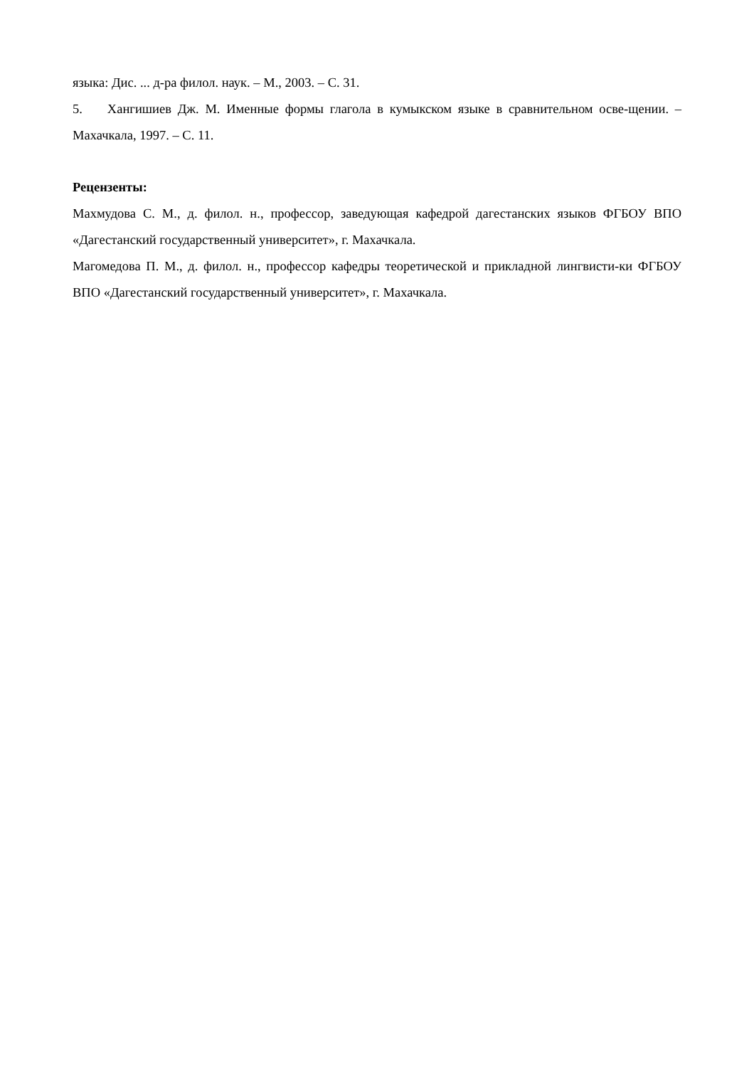языка: Дис. ... д-ра филол. наук. – М., 2003. – С. 31.
5. Хангишиев Дж. М. Именные формы глагола в кумыкском языке в сравнительном осве-щении. – Махачкала, 1997. – С. 11.
Рецензенты:
Махмудова С. М., д. филол. н., профессор, заведующая кафедрой дагестанских языков ФГБОУ ВПО «Дагестанский государственный университет», г. Махачкала.
Магомедова П. М., д. филол. н., профессор кафедры теоретической и прикладной лингвисти-ки ФГБОУ ВПО «Дагестанский государственный университет», г. Махачкала.